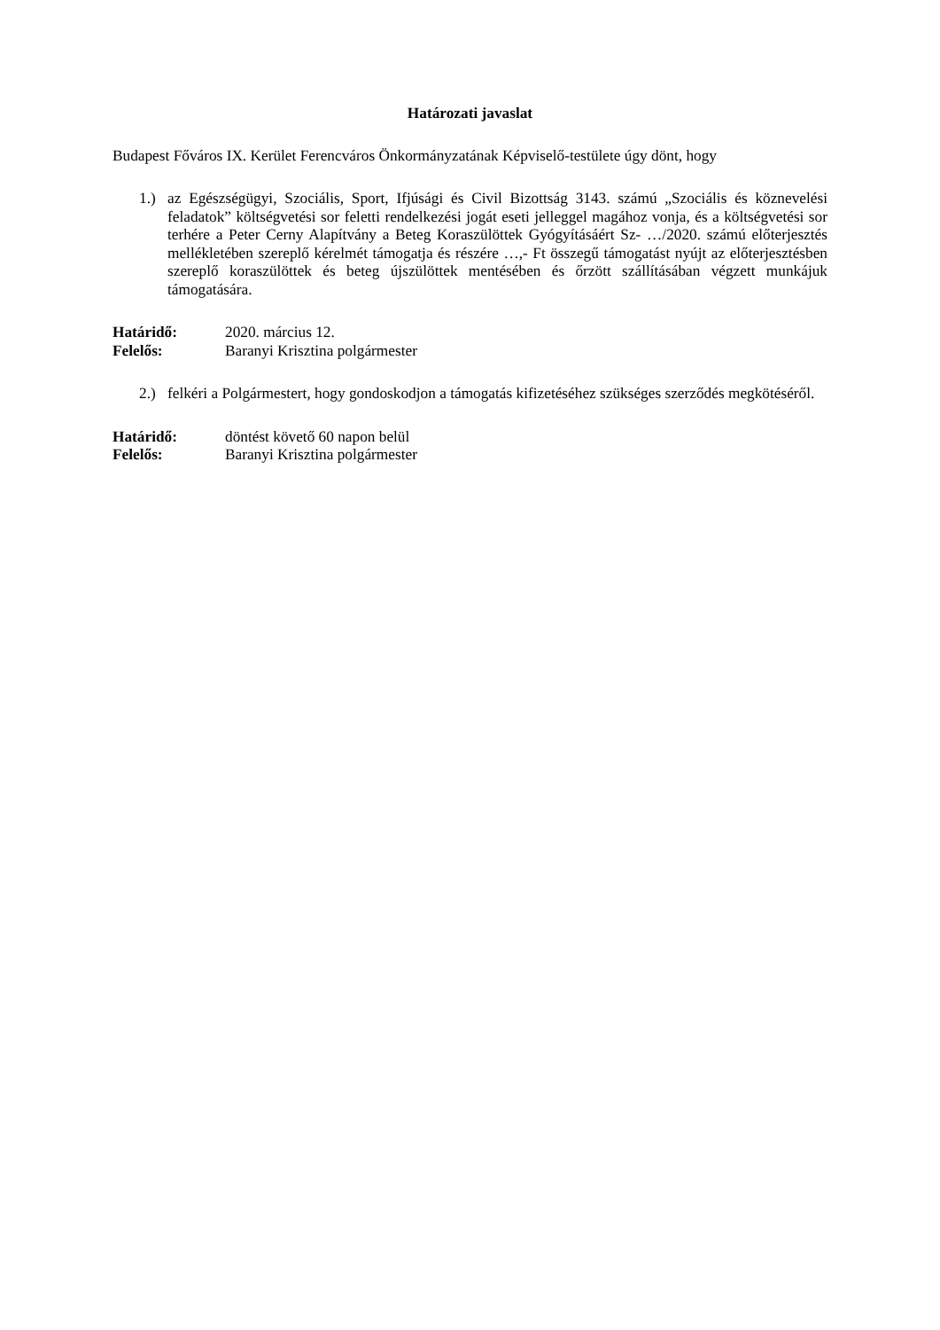Határozati javaslat
Budapest Főváros IX. Kerület Ferencváros Önkormányzatának Képviselő-testülete úgy dönt, hogy
1.) az Egészségügyi, Szociális, Sport, Ifjúsági és Civil Bizottság 3143. számú „Szociális és köznevelési feladatok” költségvetési sor feletti rendelkezési jogát eseti jelleggel magához vonja, és a költségvetési sor terhére a Peter Cerny Alapítvány a Beteg Koraszülöttek Gyógyításáért Sz- …/2020. számú előterjesztés mellékletében szereplő kérelmét támogatja és részére …,- Ft összegű támogatást nyújt az előterjesztésben szereplő koraszülöttek és beteg újszülöttek mentésében és őrzött szállításában végzett munkájuk támogatására.
Határidő: 2020. március 12.
Felelős: Baranyi Krisztina polgármester
2.) felkéri a Polgármestert, hogy gondoskodjon a támogatás kifizetéséhez szükséges szerződés megkötéséről.
Határidő: döntést követő 60 napon belül
Felelős: Baranyi Krisztina polgármester